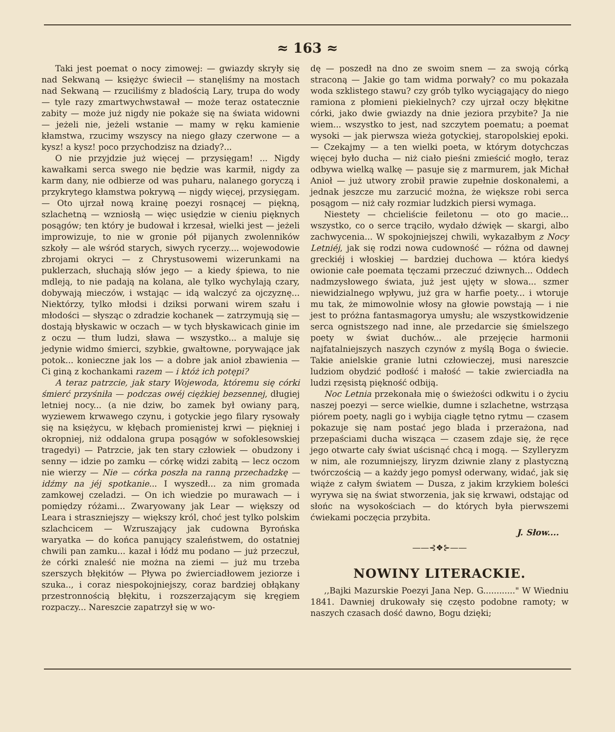≈ 163 ≈
Taki jest poemat o nocy zimowej: — gwiazdy skryły się nad Sekwaną — księżyc świecił — stanęliśmy na mostach nad Sekwaną — rzuciliśmy z bladością Lary, trupa do wody — tyle razy zmartwychwstawał — może teraz ostatecznie zabity — może już nigdy nie pokaże się na świata widowni — jeżeli nie, jeżeli wstanie — mamy w ręku kamienie kłamstwa, rzucimy wszyscy na niego głazy czerwone — a kysz! a kysz! poco przychodzisz na dziady?...
O nie przyjdzie już więcej — przysięgam! ... Nigdy kawałkami serca swego nie będzie was karmił, nigdy za karm dany, nie odbierze od was puharu, nalanego goryczą i przykrytego kłamstwa pokrywą — nigdy więcej, przysięgam. — Oto ujrzał nową krainę poezyi rosnącej — piękną, szlachetną — wzniosłą — więc usiędzie w cieniu pięknych posągów; ten który je budował i krzesał, wielki jest — jeżeli improwizuje, to nie w gronie pół pijanych zwolenników szkoły — ale wśród starych, siwych rycerzy.... wojewodowie zbrojami okryci — z Chrystusowemi wizerunkami na puklerzach, słuchają słów jego — a kiedy śpiewa, to nie mdleją, to nie padają na kolana, ale tylko wychylają czary, dobywają mieczów, i wstając — idą walczyć za ojczyznę... Niektórzy, tylko młodsi i dziksi porwani wirem szału i młodości — słysząc o zdradzie kochanek — zatrzymują się — dostają błyskawic w oczach — w tych błyskawicach ginie im z oczu — tłum ludzi, sława — wszystko... a maluje się jedynie widmo śmierci, szybkie, gwałtowne, porywające jak potok... konieczne jak los — a dobre jak anioł zbawienia — Ci giną z kochankami razem — i któż ich potępi?
A teraz patrzcie, jak stary Wojewoda, któremu się córki śmierć przyśniła — podczas owéj ciężkiej bezsennej, długiej letniej nocy... (a nie dziw, bo zamek był owiany parą, wyziewem krwawego czynu, i gotyckie jego filary rysowały się na księżycu, w kłębach promienistej krwi — piękniej i okropniej, niż oddalona grupa posągów w sofoklesowskiej tragedyi) — Patrzcie, jak ten stary człowiek — obudzony i senny — idzie po zamku — córkę widzi zabitą — lecz oczom nie wierzy — Nie — córka poszła na ranną przechadzkę — idźmy na jéj spotkanie... I wyszedł... za nim gromada zamkowej czeladzi. — On ich wiedzie po murawach — i pomiędzy różami... Zwaryowany jak Lear — większy od Leara i straszniejszy — większy król, choć jest tylko polskim szlachcicem — Wzruszający jak cudowna Byrońska waryatka — do końca panujący szaleństwem, do ostatniej chwili pan zamku... kazał i łódź mu podano — już przeczuł, że córki znaleść nie można na ziemi — już mu trzeba szerszych błękitów — Pływa po źwierciadłowem jeziorze i szuka.., i coraz niespokojniejszy, coraz bardziej obłąkany przestronnością błękitu, i rozszerzającym się kręgiem rozpaczy... Nareszcie zapatrzył się w wo-
dę — poszedł na dno ze swoim snem — za swoją córką straconą — Jakie go tam widma porwały? co mu pokazała woda szklistego stawu? czy grób tylko wyciągający do niego ramiona z płomieni piekielnych? czy ujrzał oczy błękitne córki, jako dwie gwiazdy na dnie jeziora przybite? Ja nie wiem... wszystko to jest, nad szczytem poematu; a poemat wysoki — jak pierwsza wieża gotyckiej, staropolskiej epoki. — Czekajmy — a ten wielki poeta, w którym dotychczas więcej było ducha — niż ciało pieśni zmieścić mogło, teraz odbywa wielką walkę — pasuje się z marmurem, jak Michał Anioł — już utwory zrobił prawie zupełnie doskonałemi, a jednak jeszcze mu zarzucić można, że większe robi serca posągom — niż cały rozmiar ludzkich piersi wymaga.
Niestety — chcieliście feiletonu — oto go macie... wszystko, co o serce trąciło, wydało dźwięk — skargi, albo zachwycenia... W spokojniejszej chwili, wykazałbym z Nocy Letniéj, jak się rodzi nowa cudowność — różna od dawnej greckiéj i włoskiej — bardziej duchowa — która kiedyś owionie całe poemata tęczami przeczuć dziwnych... Oddech nadmzysłowego świata, już jest ujęty w słowa... szmer niewidzialnego wpływu, już gra w harfie poety... i wtoruje mu tak, że mimowolnie włosy na głowie powstają — i nie jest to próżna fantasmagorya umysłu; ale wszystkowidzenie serca ognistszego nad inne, ale przedarcie się śmielszego poety w świat duchów... ale przejęcie harmonii najfatalniejszych naszych czynów z myślą Boga o świecie. Takie anielskie granie lutni człowieczej, musi nareszcie ludziom obydzić podłość i małość — takie zwierciadła na ludzi rzęsistą piękność odbiją.
Noc Letnia przekonała mię o świeżości odkwitu i o życiu naszej poezyi — serce wielkie, dumne i szlachetne, wstrząsa piórem poety, nagli go i wybija ciągłe tętno rytmu — czasem pokazuje się nam postać jego blada i przerażona, nad przepaściami ducha wisząca — czasem zdaje się, że ręce jego otwarte cały świat uścisnąć chcą i mogą. — Szylleryzm w nim, ale rozumniejszy, liryzm dziwnie zlany z plastyczną twórczością — a każdy jego pomysł oderwany, widać, jak się wiąże z całym światem — Dusza, z jakim krzykiem boleści wyrywa się na świat stworzenia, jak się krwawi, odstając od słońc na wysokościach — do których była pierwszemi ćwiekami poczęcia przybita.
J. Słow....
——⊰❖⊱——
NOWINY LITERACKIE.
,,Bajki Mazurskie Poezyi Jana Nep. G............" W Wiedniu 1841. Dawniej drukowały się często podobne ramoty; w naszych czasach dość dawno, Bogu dzięki;